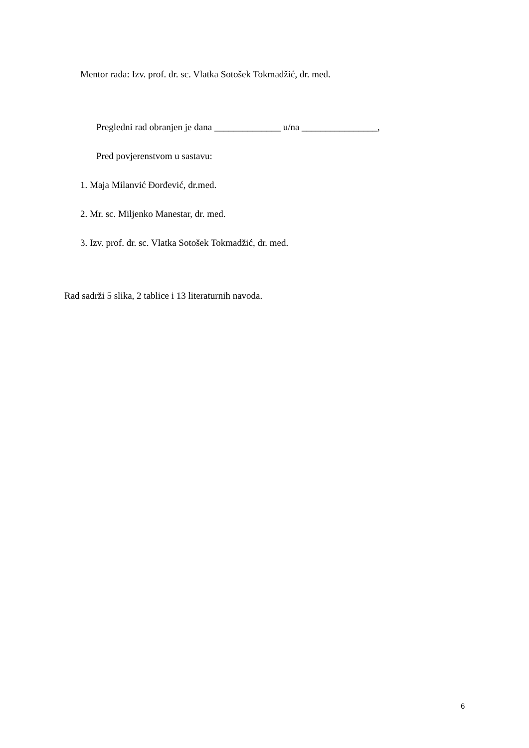Mentor rada: Izv. prof. dr. sc. Vlatka Sotošek Tokmadžić, dr. med.
Pregledni rad obranjen je dana ______________ u/na ________________,
Pred povjerenstvom u sastavu:
1. Maja Milanvić Đorđević, dr.med.
2. Mr. sc. Miljenko Manestar, dr. med.
3. Izv. prof. dr. sc. Vlatka Sotošek Tokmadžić, dr. med.
Rad sadrži 5 slika, 2 tablice i 13 literaturnih navoda.
6